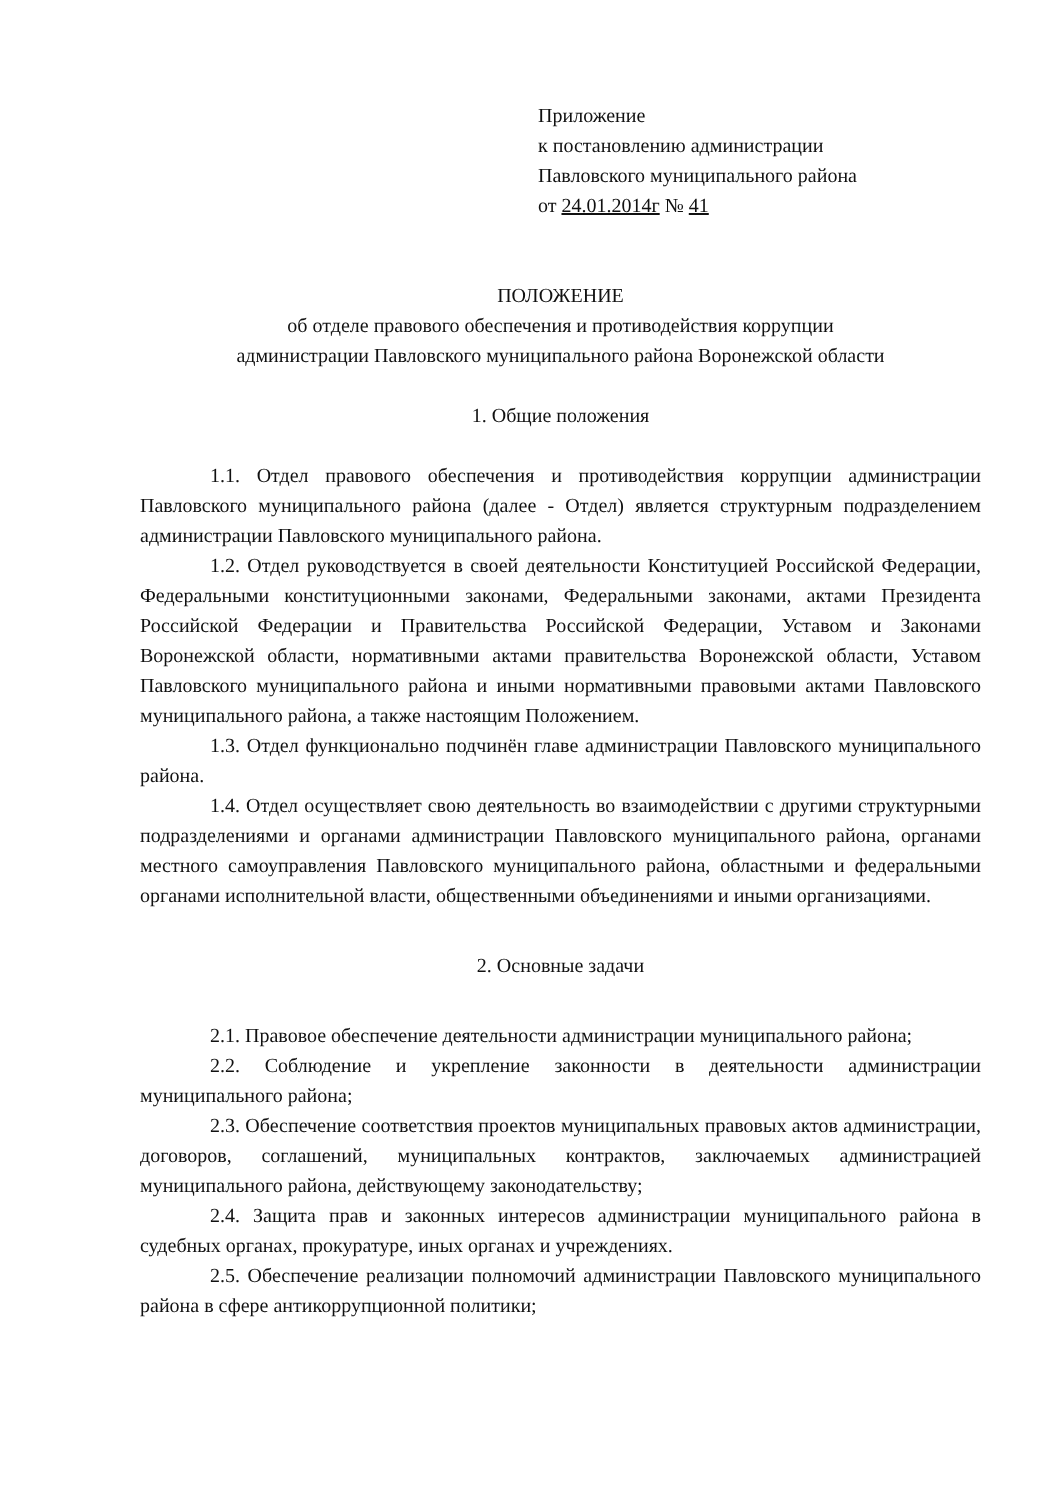Приложение
к постановлению администрации
Павловского муниципального района
от 24.01.2014г № 41
ПОЛОЖЕНИЕ
об отделе правового обеспечения и противодействия коррупции
администрации Павловского муниципального района Воронежской области
1. Общие положения
1.1. Отдел правового обеспечения и противодействия коррупции администрации Павловского муниципального района (далее - Отдел) является структурным подразделением администрации Павловского муниципального района.
1.2. Отдел руководствуется в своей деятельности Конституцией Российской Федерации, Федеральными конституционными законами, Федеральными законами, актами Президента Российской Федерации и Правительства Российской Федерации, Уставом и Законами Воронежской области, нормативными актами правительства Воронежской области, Уставом Павловского муниципального района и иными нормативными правовыми актами Павловского муниципального района, а также настоящим Положением.
1.3. Отдел функционально подчинён главе администрации Павловского муниципального района.
1.4. Отдел осуществляет свою деятельность во взаимодействии с другими структурными подразделениями и органами администрации Павловского муниципального района, органами местного самоуправления Павловского муниципального района, областными и федеральными органами исполнительной власти, общественными объединениями и иными организациями.
2. Основные задачи
2.1. Правовое обеспечение деятельности администрации муниципального района;
2.2. Соблюдение и укрепление законности в деятельности администрации муниципального района;
2.3. Обеспечение соответствия проектов муниципальных правовых актов администрации, договоров, соглашений, муниципальных контрактов, заключаемых администрацией муниципального района, действующему законодательству;
2.4. Защита прав и законных интересов администрации муниципального района в судебных органах, прокуратуре, иных органах и учреждениях.
2.5. Обеспечение реализации полномочий администрации Павловского муниципального района в сфере антикоррупционной политики;